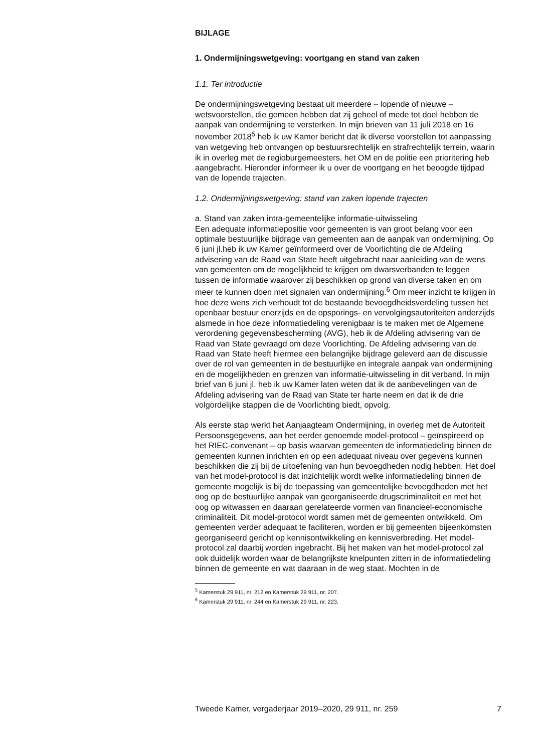BIJLAGE
1. Ondermijningswetgeving: voortgang en stand van zaken
1.1. Ter introductie
De ondermijningswetgeving bestaat uit meerdere – lopende of nieuwe – wetsvoorstellen, die gemeen hebben dat zij geheel of mede tot doel hebben de aanpak van ondermijning te versterken. In mijn brieven van 11 juli 2018 en 16 november 2018<sup>5</sup> heb ik uw Kamer bericht dat ik diverse voorstellen tot aanpassing van wetgeving heb ontvangen op bestuursrechtelijk en strafrechtelijk terrein, waarin ik in overleg met de regioburgemeesters, het OM en de politie een prioritering heb aangebracht. Hieronder informeer ik u over de voortgang en het beoogde tijdpad van de lopende trajecten.
1.2. Ondermijningswetgeving: stand van zaken lopende trajecten
a. Stand van zaken intra-gemeentelijke informatie-uitwisseling
Een adequate informatiepositie voor gemeenten is van groot belang voor een optimale bestuurlijke bijdrage van gemeenten aan de aanpak van ondermijning. Op 6 juni jl.heb ik uw Kamer geïnformeerd over de Voorlichting die de Afdeling advisering van de Raad van State heeft uitgebracht naar aanleiding van de wens van gemeenten om de mogelijkheid te krijgen om dwarsverbanden te leggen tussen de informatie waarover zij beschikken op grond van diverse taken en om meer te kunnen doen met signalen van ondermijning.<sup>6</sup> Om meer inzicht te krijgen in hoe deze wens zich verhoudt tot de bestaande bevoegdheidsverdeling tussen het openbaar bestuur enerzijds en de opsporings- en vervolgingsautoriteiten anderzijds alsmede in hoe deze informatiedeling verenigbaar is te maken met de Algemene verordening gegevensbescherming (AVG), heb ik de Afdeling advisering van de Raad van State gevraagd om deze Voorlichting. De Afdeling advisering van de Raad van State heeft hiermee een belangrijke bijdrage geleverd aan de discussie over de rol van gemeenten in de bestuurlijke en integrale aanpak van ondermijning en de mogelijkheden en grenzen van informatie-uitwisseling in dit verband. In mijn brief van 6 juni jl. heb ik uw Kamer laten weten dat ik de aanbevelingen van de Afdeling advisering van de Raad van State ter harte neem en dat ik de drie volgordelijke stappen die de Voorlichting biedt, opvolg.
Als eerste stap werkt het Aanjaagteam Ondermijning, in overleg met de Autoriteit Persoonsgegevens, aan het eerder genoemde model-protocol – geïnspireerd op het RIEC-convenant – op basis waarvan gemeenten de informatiedeling binnen de gemeenten kunnen inrichten en op een adequaat niveau over gegevens kunnen beschikken die zij bij de uitoefening van hun bevoegdheden nodig hebben. Het doel van het model-protocol is dat inzichtelijk wordt welke informatiedeling binnen de gemeente mogelijk is bij de toepassing van gemeentelijke bevoegdheden met het oog op de bestuurlijke aanpak van georganiseerde drugscriminaliteit en met het oog op witwassen en daaraan gerelateerde vormen van financieel-economische criminaliteit. Dit model-protocol wordt samen met de gemeenten ontwikkeld. Om gemeenten verder adequaat te faciliteren, worden er bij gemeenten bijeenkomsten georganiseerd gericht op kennisontwikkeling en kennisverbreding. Het model-protocol zal daarbij worden ingebracht. Bij het maken van het model-protocol zal ook duidelijk worden waar de belangrijkste knelpunten zitten in de informatiedeling binnen de gemeente en wat daaraan in de weg staat. Mochten in de
<sup>5</sup> Kamerstuk 29 911, nr. 212 en Kamerstuk 29 911, nr. 207.
<sup>6</sup> Kamerstuk 29 911, nr. 244 en Kamerstuk 29 911, nr. 223.
Tweede Kamer, vergaderjaar 2019–2020, 29 911, nr. 259 7